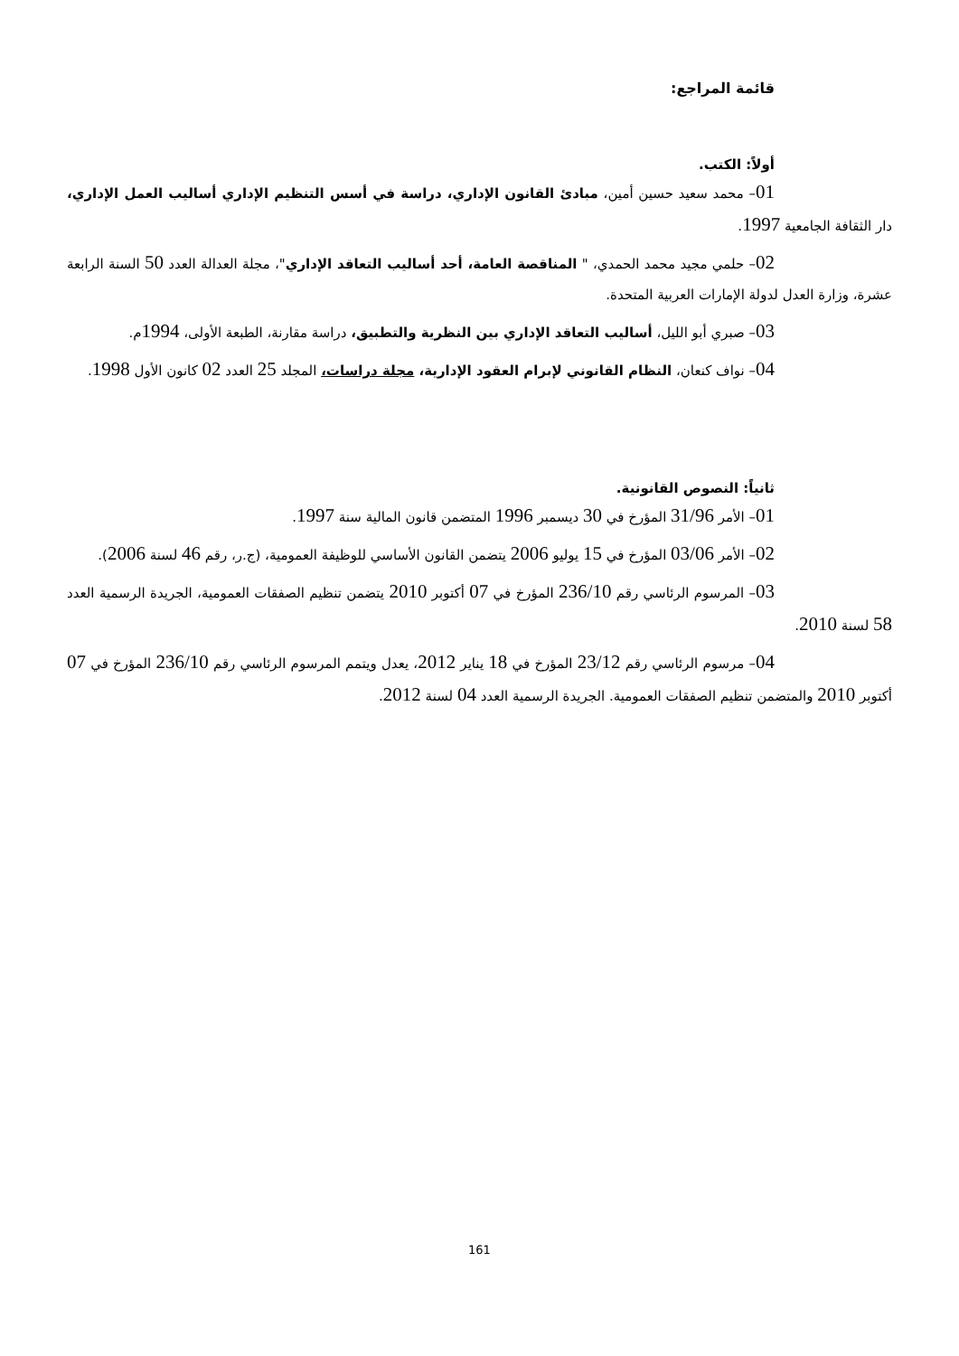قائمة المراجع:
أولاً: الكتب.
01– محمد سعيد حسين أمين، مبادئ القانون الإداري، دراسة في أسس التنظيم الإداري أساليب العمل الإداري، دار الثقافة الجامعية 1997.
02– حلمي مجيد محمد الحمدي، " المناقصة العامة، أحد أساليب التعاقد الإداري"، مجلة العدالة العدد 50 السنة الرابعة عشرة، وزارة العدل لدولة الإمارات العربية المتحدة.
03– صبري أبو الليل، أساليب التعاقد الإداري بين النظرية والتطبيق، دراسة مقارنة، الطبعة الأولى، 1994م.
04– نواف كنعان، النظام القانوني لإبرام العقود الإدارية، مجلة دراسات، المجلد 25 العدد 02 كانون الأول 1998.
ثانياً: النصوص القانونية.
01– الأمر 31/96 المؤرخ في 30 ديسمبر 1996 المتضمن قانون المالية سنة 1997.
02– الأمر 03/06 المؤرخ في 15 يوليو 2006 يتضمن القانون الأساسي للوظيفة العمومية، (ج.ر، رقم 46 لسنة 2006).
03– المرسوم الرئاسي رقم 236/10 المؤرخ في 07 أكتوبر 2010 يتضمن تنظيم الصفقات العمومية، الجريدة الرسمية العدد 58 لسنة 2010.
04– مرسوم الرئاسي رقم 23/12 المؤرخ في 18 يناير 2012، يعدل ويتمم المرسوم الرئاسي رقم 236/10 المؤرخ في 07 أكتوبر 2010 والمتضمن تنظيم الصفقات العمومية. الجريدة الرسمية العدد 04 لسنة 2012.
161